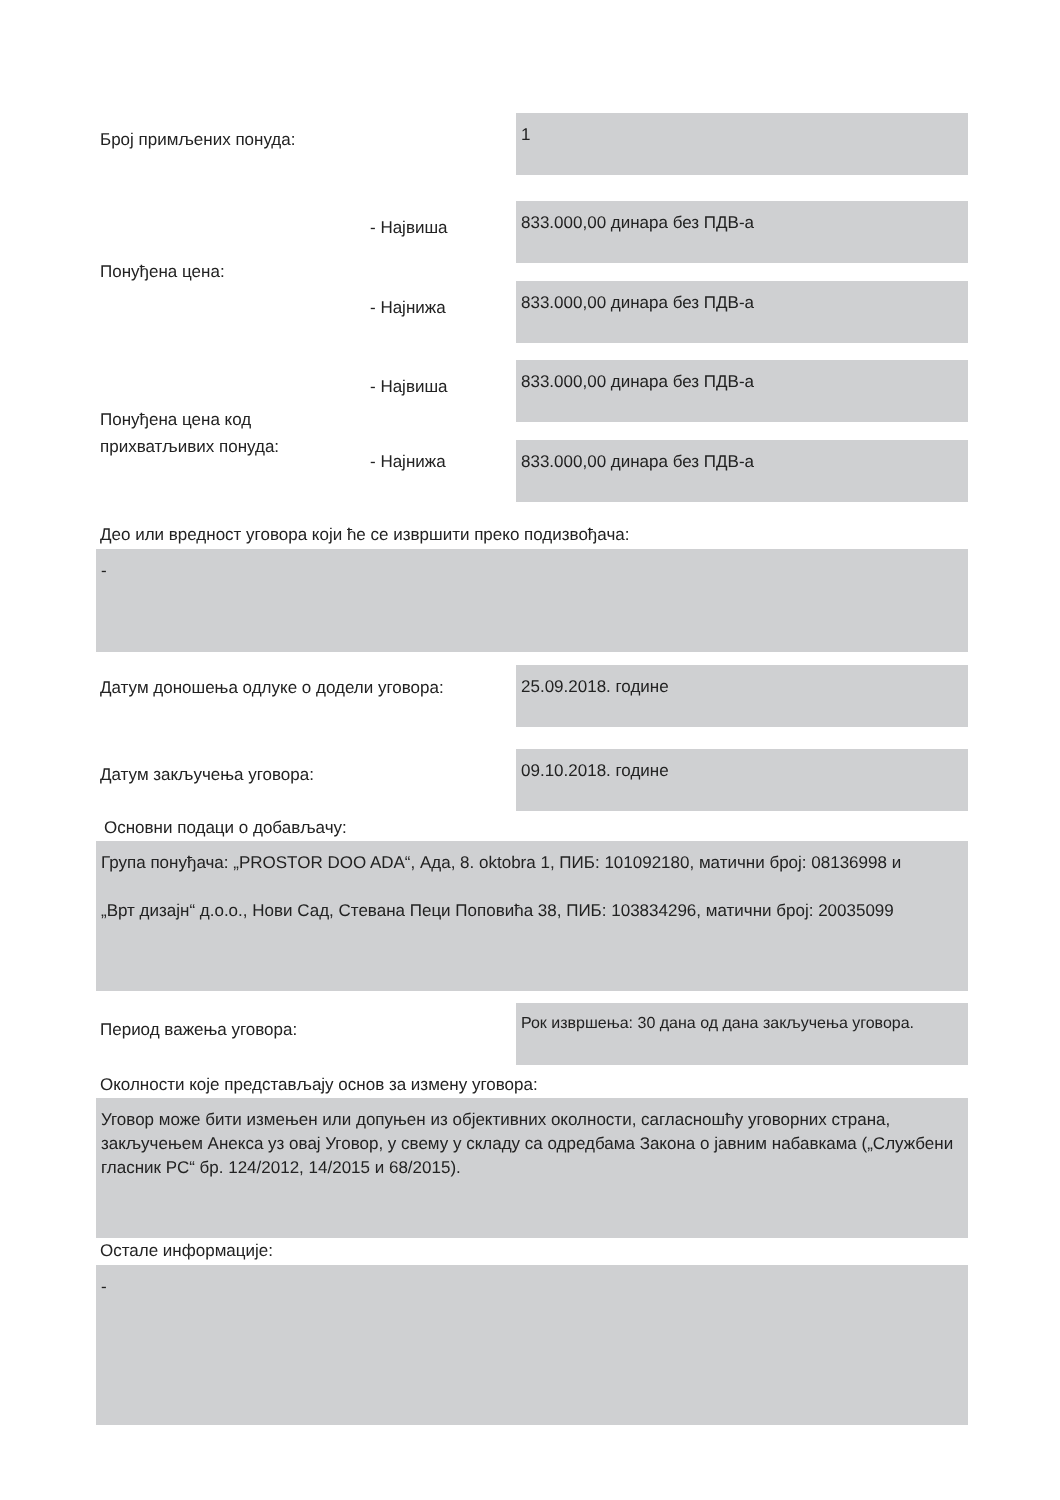Број примљених понуда:
1
- Највиша
833.000,00 динара без ПДВ-а
Понуђена цена:
- Најнижа
833.000,00 динара без ПДВ-а
- Највиша
833.000,00 динара без ПДВ-а
Понуђена цена код
прихватљивих понуда:
- Најнижа
833.000,00 динара без ПДВ-а
Део или вредност уговора који ће се извршити преко подизвођача:
-
Датум доношења одлуке о додели уговора:
25.09.2018. године
Датум закључења уговора:
09.10.2018. године
Основни подаци о добављачу:
Група понуђача: „PROSTOR DOO ADA“, Ада, 8. oktobra 1, ПИБ: 101092180, матични број: 08136998 и
„Врт дизајн“ д.о.о., Нови Сад, Стевана Пеци Поповића 38, ПИБ: 103834296, матични број: 20035099
Период важења уговора:
Рок извршења: 30 дана од дана закључења уговора.
Околности које представљају основ за измену уговора:
Уговор може бити измењен или допуњен из објективних околности, сагласношћу уговорних страна, закључењем Анекса уз овај Уговор, у свему у складу са одредбама Закона о јавним набавкама („Службени гласник РС“ бр. 124/2012, 14/2015 и 68/2015).
Остале информације:
-